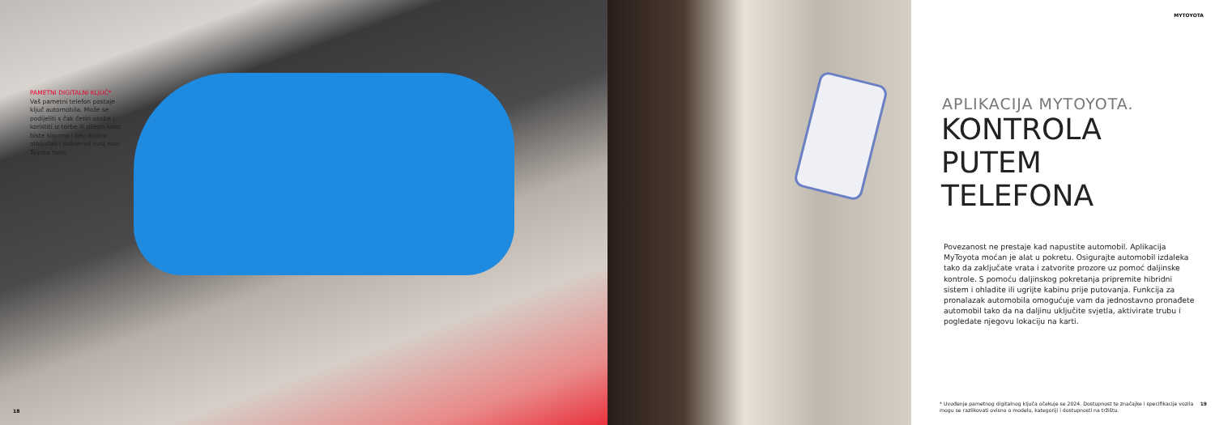PAMETNI DIGITALNI KLJUČ*
Vaš pametni telefon postaje ključ automobila. Može se podijeliti s čak četiri osobe i koristiti iz torbe ili džepa kako biste sigurno i bez dodira otključali i pokrenuli svoj novi Toyota Yaris.
18
MYTOYOTA
APLIKACIJA MYTOYOTA.
KONTROLA
PUTEM
TELEFONA
Povezanost ne prestaje kad napustite automobil. Aplikacija MyToyota moćan je alat u pokretu. Osigurajte automobil izdaleka tako da zaključate vrata i zatvorite prozore uz pomoć daljinske kontrole. S pomoću daljinskog pokretanja pripremite hibridni sistem i ohladite ili ugrijte kabinu prije putovanja. Funkcija za pronalazak automobila omogućuje vam da jednostavno pronađete automobil tako da na daljinu uključite svjetla, aktivirate trubu i pogledate njegovu lokaciju na karti.
* Uvođenje pametnog digitalnog ključa očekuje se 2024. Dostupnost te značajke i specifikacije vozila mogu se razlikovati ovisno o modelu, kategoriji i dostupnosti na tržištu.
19